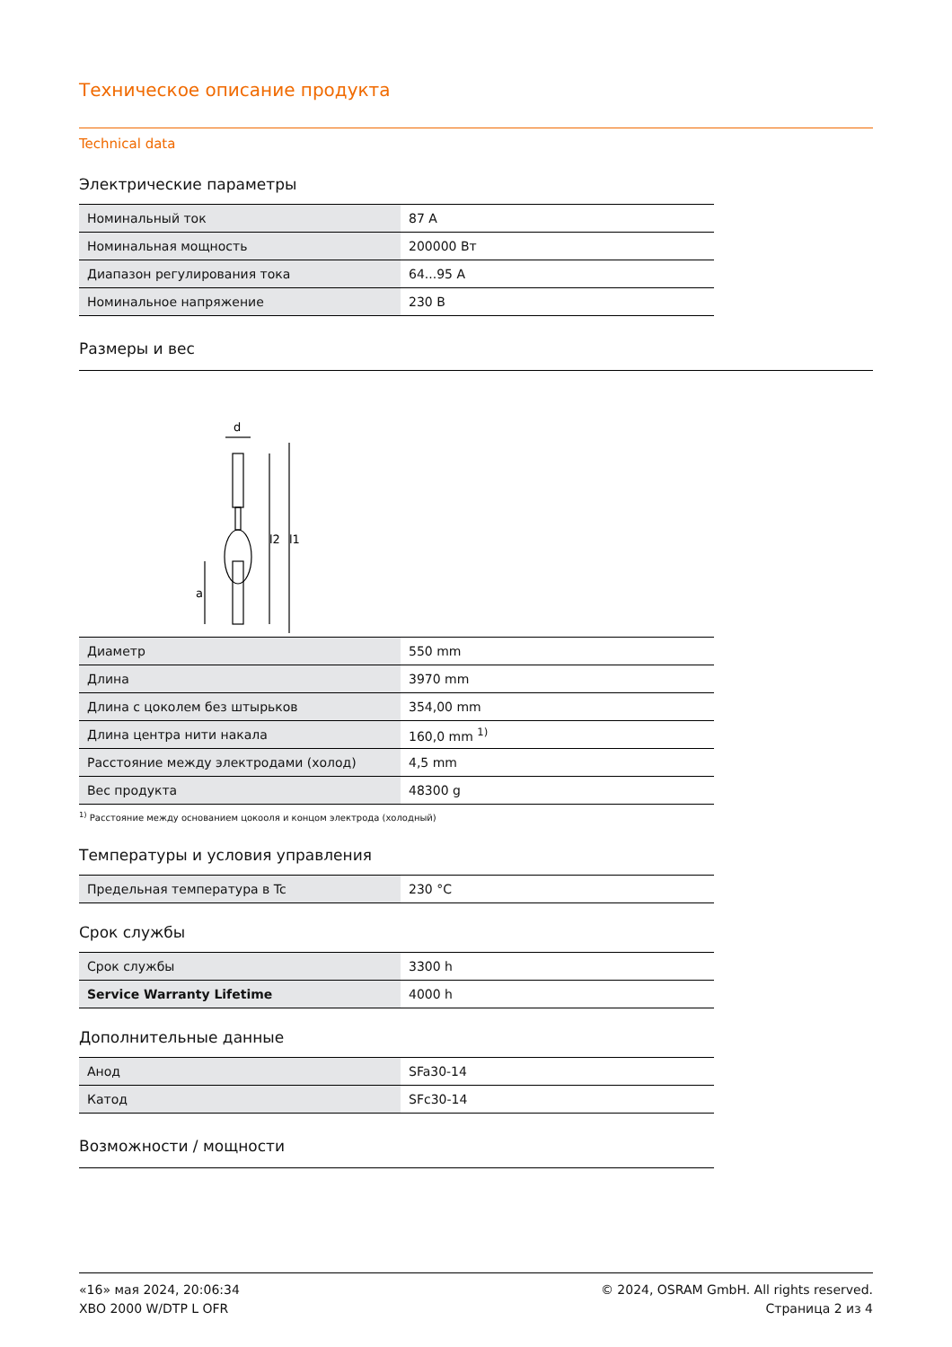Техническое описание продукта
Technical data
Электрические параметры
| Номинальный ток | 87 A |
| Номинальная мощность | 200000 Вт |
| Диапазон регулирования тока | 64...95 A |
| Номинальное напряжение | 230 В |
Размеры и вес
d
a
l2
l1
| Диаметр | 550 mm |
| Длина | 3970 mm |
| Длина с цоколем без штырьков | 354,00 mm |
| Длина центра нити накала | 160,0 mm <sup>1)</sup> |
| Расстояние между электродами (холод) | 4,5 mm |
| Вес продукта | 48300 g |
<sup>1)</sup> Расстояние между основанием цокооля и концом электрода (холодный)
Температуры и условия управления
| Предельная температура в Tc | 230 °C |
Срок службы
| Срок службы | 3300 h |
| Service Warranty Lifetime | 4000 h |
Дополнительные данные
| Анод | SFa30-14 |
| Катод | SFc30-14 |
Возможности / мощности
«16» мая 2024, 20:06:34
XBO 2000 W/DTP L OFR
© 2024, OSRAM GmbH. All rights reserved.
Страница 2 из 4